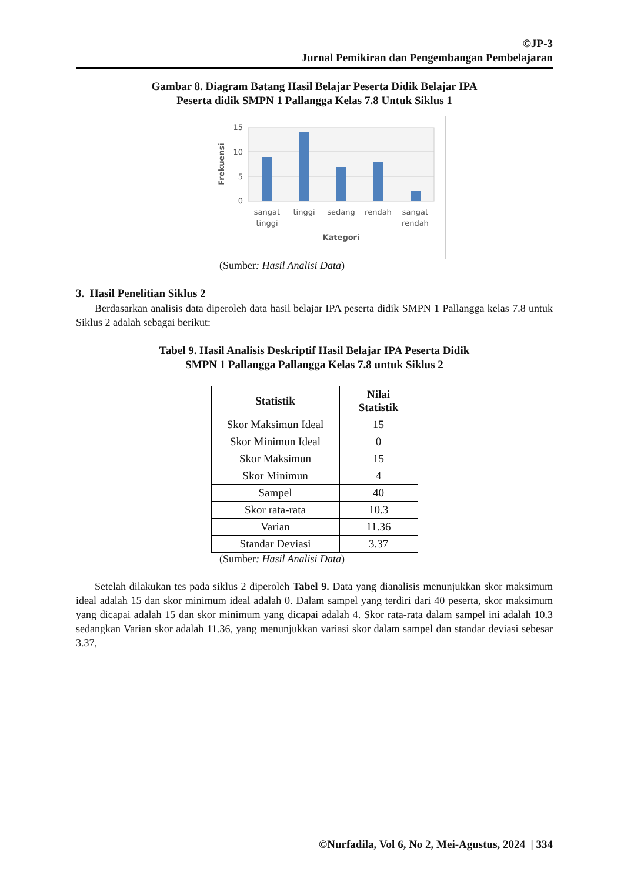©JP-3
Jurnal Pemikiran dan Pengembangan Pembelajaran
Gambar 8. Diagram Batang Hasil Belajar Peserta Didik Belajar IPA
Peserta didik SMPN 1 Pallangga Kelas 7.8 Untuk Siklus 1
15
10
5
0
Frekuensi
sangat
tinggi
tinggi
sedang
rendah
sangat
rendah
Kategori
(Sumber: Hasil Analisi Data)
3. Hasil Penelitian Siklus 2
Berdasarkan analisis data diperoleh data hasil belajar IPA peserta didik SMPN 1 Pallangga kelas 7.8 untuk Siklus 2 adalah sebagai berikut:
Tabel 9. Hasil Analisis Deskriptif Hasil Belajar IPA Peserta Didik
SMPN 1 Pallangga Pallangga Kelas 7.8 untuk Siklus 2
| Statistik | Nilai Statistik |
| --- | --- |
| Skor Maksimun Ideal | 15 |
| Skor Minimun Ideal | 0 |
| Skor Maksimun | 15 |
| Skor Minimun | 4 |
| Sampel | 40 |
| Skor rata-rata | 10.3 |
| Varian | 11.36 |
| Standar Deviasi | 3.37 |
(Sumber: Hasil Analisi Data)
Setelah dilakukan tes pada siklus 2 diperoleh Tabel 9. Data yang dianalisis menunjukkan skor maksimum ideal adalah 15 dan skor minimum ideal adalah 0. Dalam sampel yang terdiri dari 40 peserta, skor maksimum yang dicapai adalah 15 dan skor minimum yang dicapai adalah 4. Skor rata-rata dalam sampel ini adalah 10.3 sedangkan Varian skor adalah 11.36, yang menunjukkan variasi skor dalam sampel dan standar deviasi sebesar 3.37,
©Nurfadila, Vol 6, No 2, Mei-Agustus, 2024 | 334